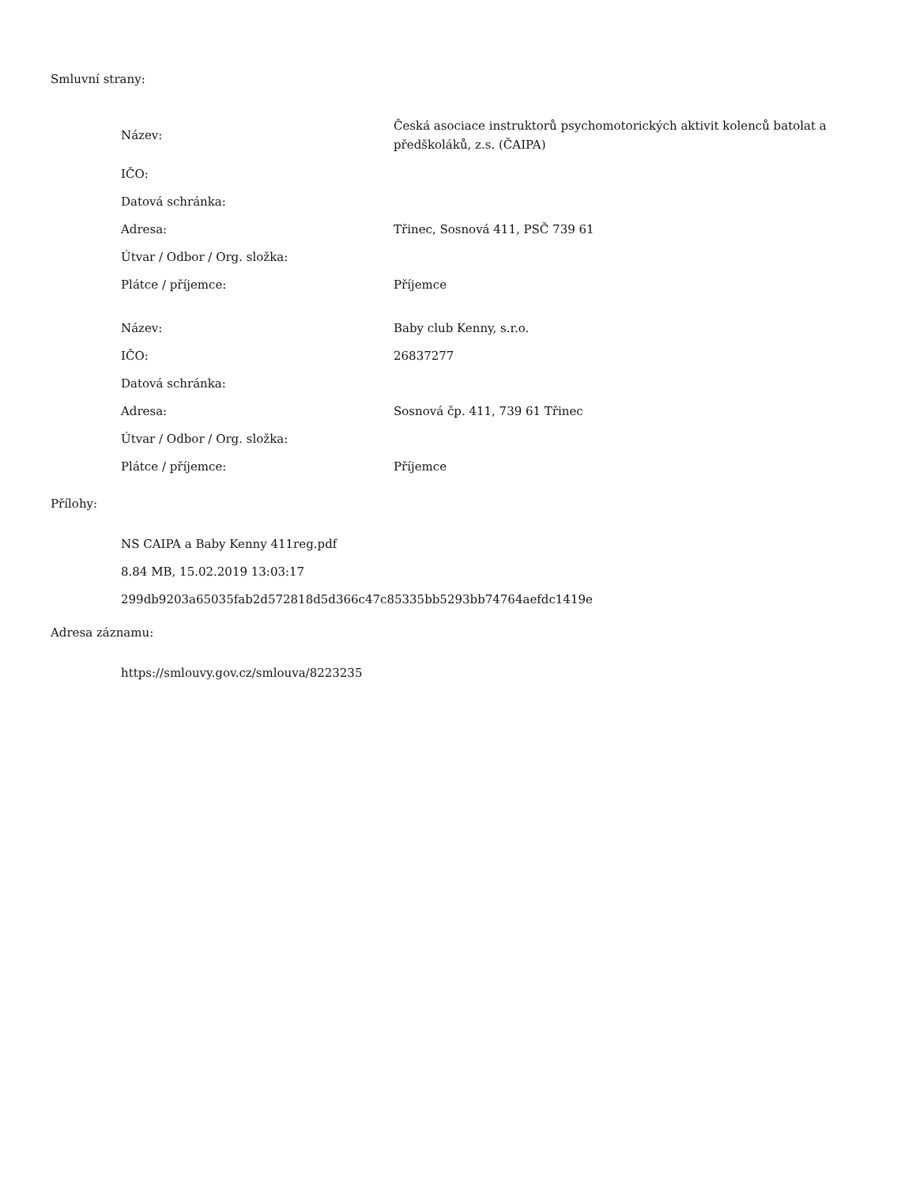Smluvní strany:
| Název: | Česká asociace instruktorů psychomotorických aktivit kolenců batolat a předškoláků, z.s. (ČAIPA) |
| IČO: | |
| Datová schránka: | |
| Adresa: | Třinec, Sosnová 411, PSČ 739 61 |
| Útvar / Odbor / Org. složka: | |
| Plátce / příjemce: | Příjemce |
| Název: | Baby club Kenny, s.r.o. |
| IČO: | 26837277 |
| Datová schránka: | |
| Adresa: | Sosnová čp. 411, 739 61 Třinec |
| Útvar / Odbor / Org. složka: | |
| Plátce / příjemce: | Příjemce |
Přílohy:
NS CAIPA a Baby Kenny 411reg.pdf
8.84 MB, 15.02.2019 13:03:17
299db9203a65035fab2d572818d5d366c47c85335bb5293bb74764aefdc1419e
Adresa záznamu:
https://smlouvy.gov.cz/smlouva/8223235